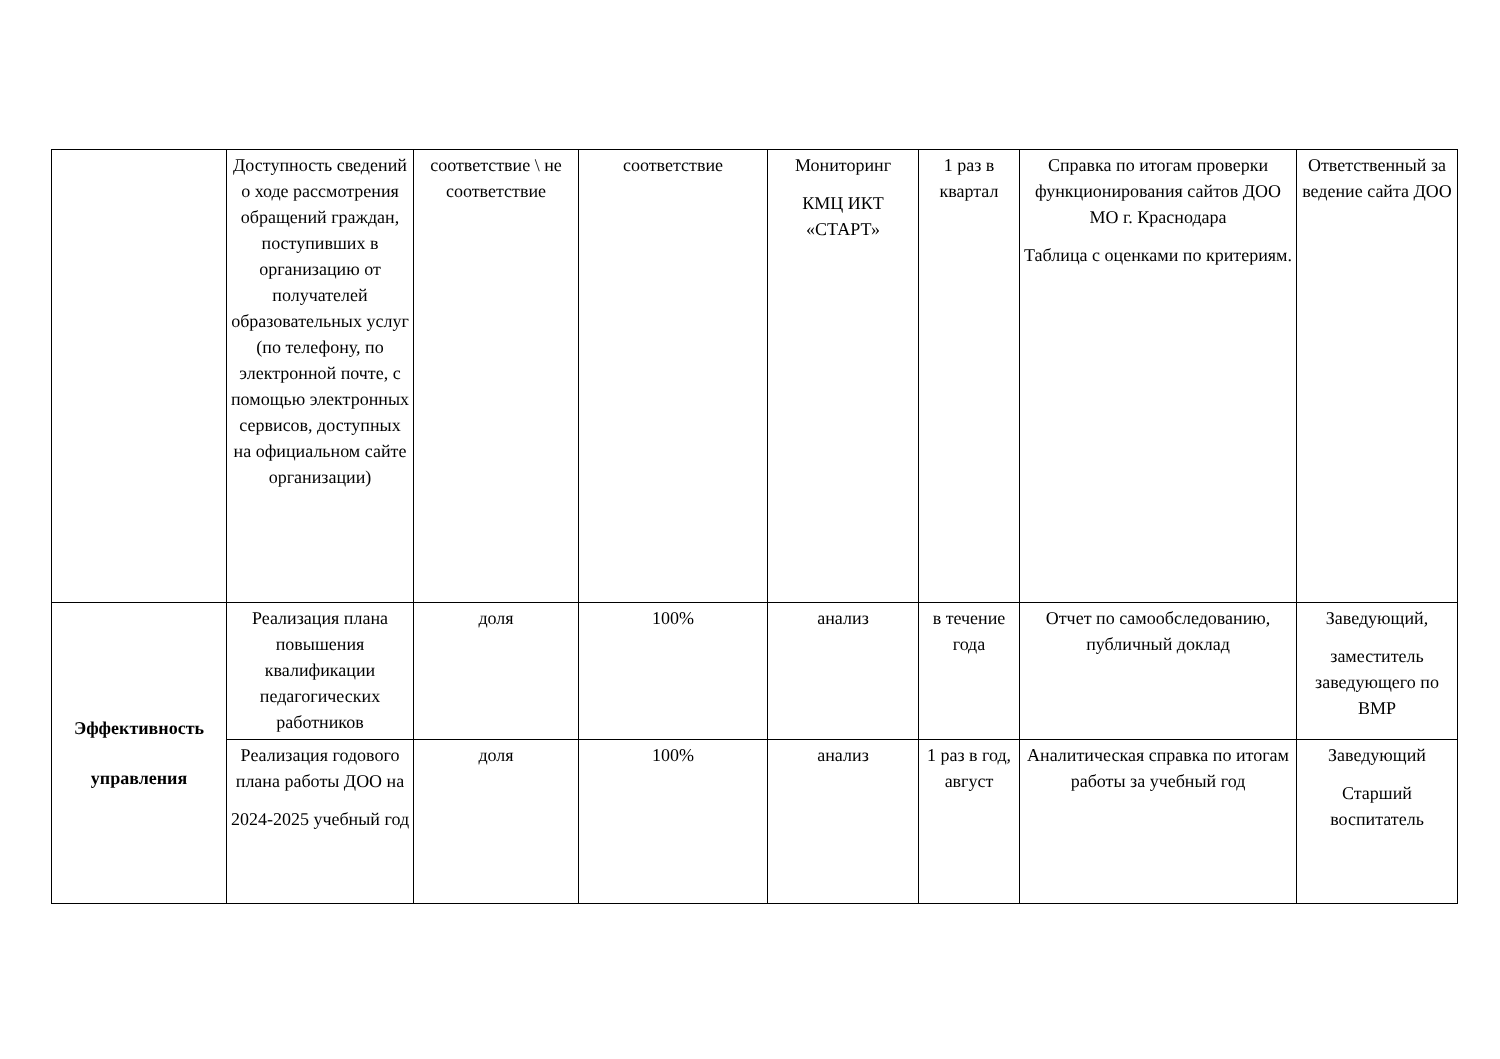| | Доступность сведений о ходе рассмотрения обращений граждан, поступивших в организацию от получателей образовательных услуг (по телефону, по электронной почте, с помощью электронных сервисов, доступных на официальном сайте организации) | соответствие \ не соответствие | соответствие | Мониторинг КМЦ ИКТ «СТАРТ» | 1 раз в квартал | Справка по итогам проверки функционирования сайтов ДОО МО г. Краснодара Таблица с оценками по критериям. | Ответственный за ведение сайта ДОО |
| Эффективность управления | Реализация плана повышения квалификации педагогических работников | доля | 100% | анализ | в течение года | Отчет по самообследованию, публичный доклад | Заведующий, заместитель заведующего по ВМР |
| | Реализация годового плана работы ДОО на 2024-2025 учебный год | доля | 100% | анализ | 1 раз в год, август | Аналитическая справка по итогам работы за учебный год | Заведующий Старший воспитатель |